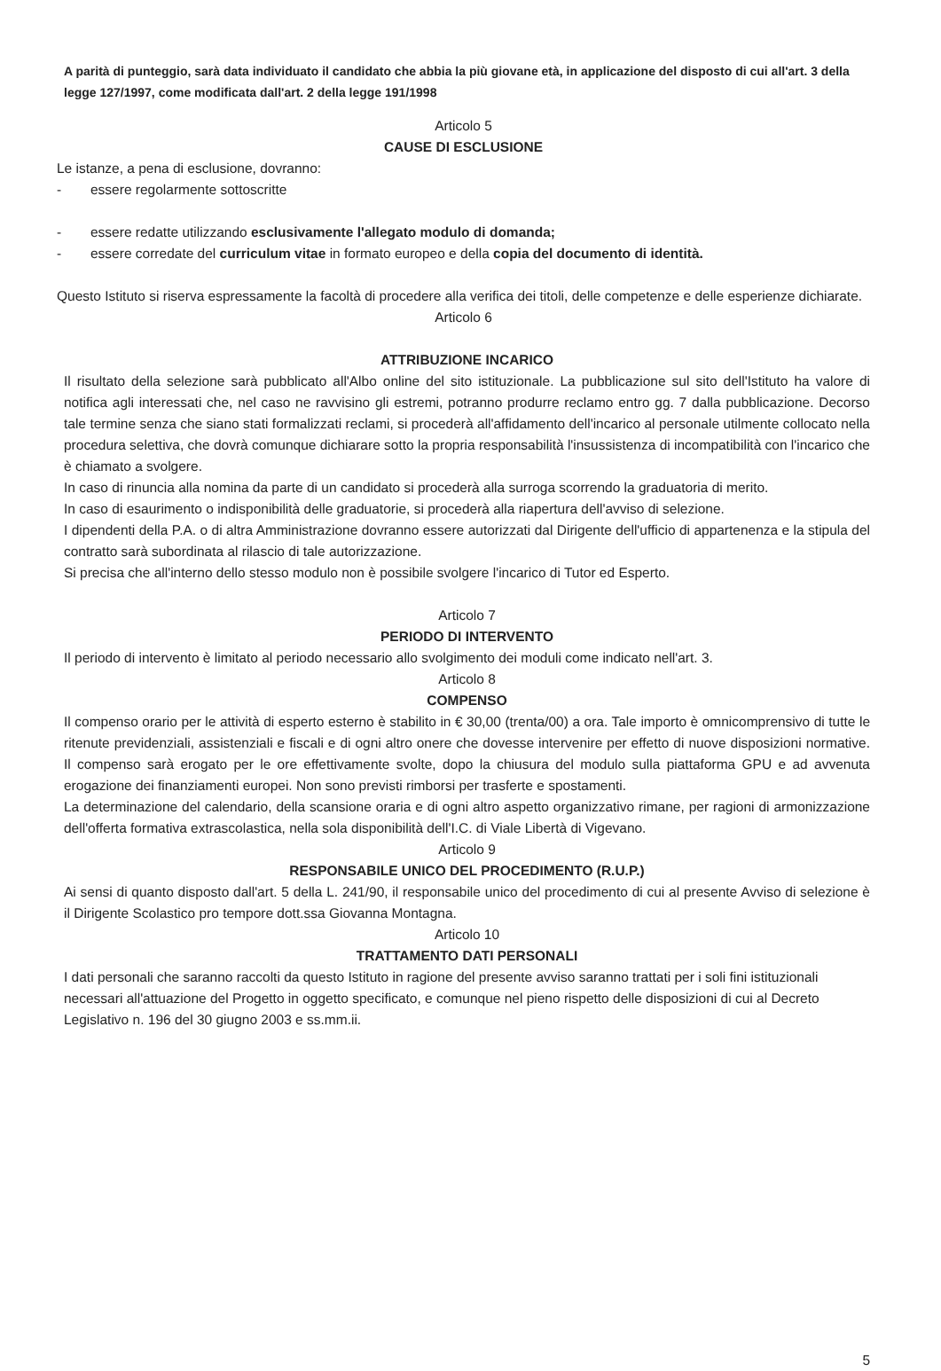A parità di punteggio, sarà data individuato il candidato che abbia la più giovane età, in applicazione del disposto di cui all'art. 3 della legge 127/1997, come modificata dall'art. 2 della legge 191/1998
Articolo 5
CAUSE DI ESCLUSIONE
Le istanze, a pena di esclusione, dovranno:
- essere regolarmente sottoscritte
- essere redatte utilizzando esclusivamente l'allegato modulo di domanda;
- essere corredate del curriculum vitae in formato europeo e della copia del documento di identità.
Questo Istituto si riserva espressamente la facoltà di procedere alla verifica dei titoli, delle competenze e delle esperienze dichiarate.
Articolo 6
ATTRIBUZIONE INCARICO
Il risultato della selezione sarà pubblicato all'Albo online del sito istituzionale. La pubblicazione sul sito dell'Istituto ha valore di notifica agli interessati che, nel caso ne ravvisino gli estremi, potranno produrre reclamo entro gg. 7 dalla pubblicazione. Decorso tale termine senza che siano stati formalizzati reclami, si procederà all'affidamento dell'incarico al personale utilmente collocato nella procedura selettiva, che dovrà comunque dichiarare sotto la propria responsabilità l'insussistenza di incompatibilità con l'incarico che è chiamato a svolgere.
In caso di rinuncia alla nomina da parte di un candidato si procederà alla surroga scorrendo la graduatoria di merito.
In caso di esaurimento o indisponibilità delle graduatorie, si procederà alla riapertura dell'avviso di selezione.
I dipendenti della P.A. o di altra Amministrazione dovranno essere autorizzati dal Dirigente dell'ufficio di appartenenza e la stipula del contratto sarà subordinata al rilascio di tale autorizzazione.
Si precisa che all'interno dello stesso modulo non è possibile svolgere l'incarico di Tutor ed Esperto.
Articolo 7
PERIODO DI INTERVENTO
Il periodo di intervento è limitato al periodo necessario allo svolgimento dei moduli come indicato nell'art. 3.
Articolo 8
COMPENSO
Il compenso orario per le attività di esperto esterno è stabilito in € 30,00 (trenta/00) a ora. Tale importo è omnicomprensivo di tutte le ritenute previdenziali, assistenziali e fiscali e di ogni altro onere che dovesse intervenire per effetto di nuove disposizioni normative. Il compenso sarà erogato per le ore effettivamente svolte, dopo la chiusura del modulo sulla piattaforma GPU e ad avvenuta erogazione dei finanziamenti europei. Non sono previsti rimborsi per trasferte e spostamenti.
La determinazione del calendario, della scansione oraria e di ogni altro aspetto organizzativo rimane, per ragioni di armonizzazione dell'offerta formativa extrascolastica, nella sola disponibilità dell'I.C. di Viale Libertà di Vigevano.
Articolo 9
RESPONSABILE UNICO DEL PROCEDIMENTO (R.U.P.)
Ai sensi di quanto disposto dall'art. 5 della L. 241/90, il responsabile unico del procedimento di cui al presente Avviso di selezione è il Dirigente Scolastico pro tempore dott.ssa Giovanna Montagna.
Articolo 10
TRATTAMENTO DATI PERSONALI
I dati personali che saranno raccolti da questo Istituto in ragione del presente avviso saranno trattati per i soli fini istituzionali necessari all'attuazione del Progetto in oggetto specificato, e comunque nel pieno rispetto delle disposizioni di cui al Decreto Legislativo n. 196 del 30 giugno 2003 e ss.mm.ii.
5